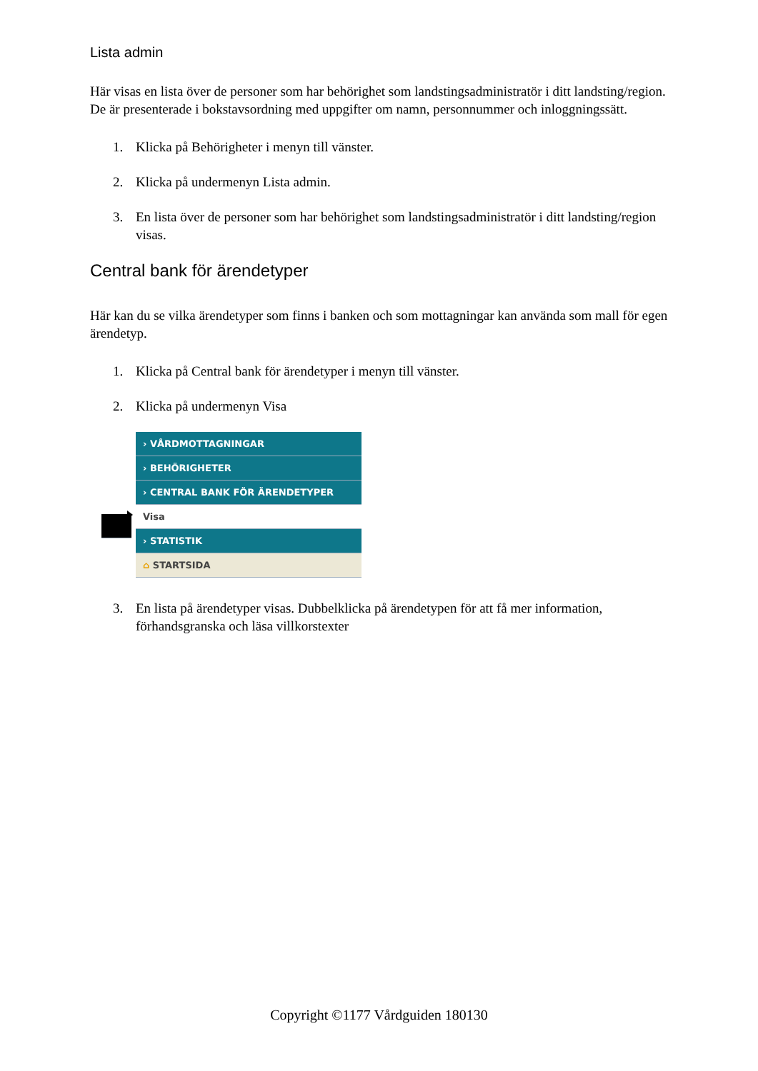Lista admin
Här visas en lista över de personer som har behörighet som landstingsadministratör i ditt landsting/region. De är presenterade i bokstavsordning med uppgifter om namn, personnummer och inloggningssätt.
1. Klicka på Behörigheter i menyn till vänster.
2. Klicka på undermenyn Lista admin.
3. En lista över de personer som har behörighet som landstingsadministratör i ditt landsting/region visas.
Central bank för ärendetyper
Här kan du se vilka ärendetyper som finns i banken och som mottagningar kan använda som mall för egen ärendetyp.
1. Klicka på Central bank för ärendetyper i menyn till vänster.
2. Klicka på undermenyn Visa
› VÅRDMOTTAGNINGAR
› BEHÖRIGHETER
› CENTRAL BANK FÖR ÄRENDETYPER
Visa
› STATISTIK
⌂ STARTSIDA
3. En lista på ärendetyper visas. Dubbelklicka på ärendetypen för att få mer information, förhandsgranska och läsa villkorstexter
Copyright ©1177 Vårdguiden 180130